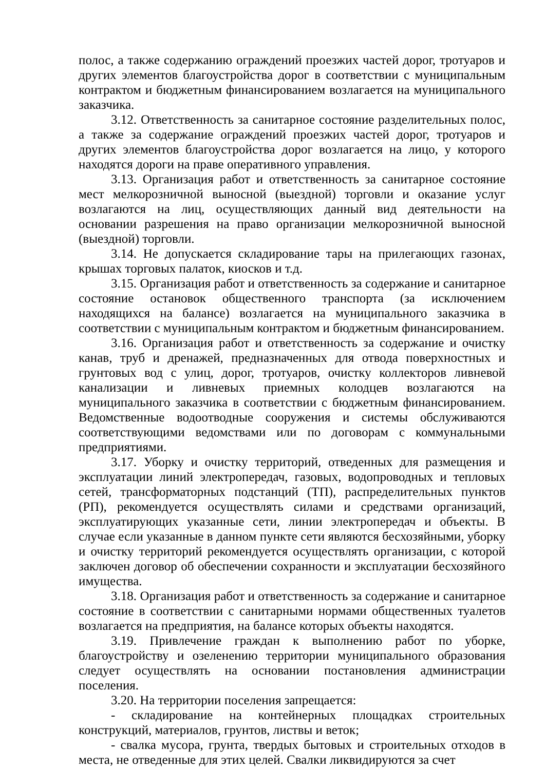полос, а также содержанию ограждений проезжих частей дорог, тротуаров и других элементов благоустройства дорог в соответствии с муниципальным контрактом и бюджетным финансированием возлагается на муниципального заказчика.
3.12. Ответственность за санитарное состояние разделительных полос, а также за содержание ограждений проезжих частей дорог, тротуаров и других элементов благоустройства дорог возлагается на лицо, у которого находятся дороги на праве оперативного управления.
3.13. Организация работ и ответственность за санитарное состояние мест мелкорозничной выносной (выездной) торговли и оказание услуг возлагаются на лиц, осуществляющих данный вид деятельности на основании разрешения на право организации мелкорозничной выносной (выездной) торговли.
3.14. Не допускается складирование тары на прилегающих газонах, крышах торговых палаток, киосков и т.д.
3.15. Организация работ и ответственность за содержание и санитарное состояние остановок общественного транспорта (за исключением находящихся на балансе) возлагается на муниципального заказчика в соответствии с муниципальным контрактом и бюджетным финансированием.
3.16. Организация работ и ответственность за содержание и очистку канав, труб и дренажей, предназначенных для отвода поверхностных и грунтовых вод с улиц, дорог, тротуаров, очистку коллекторов ливневой канализации и ливневых приемных колодцев возлагаются на муниципального заказчика в соответствии с бюджетным финансированием. Ведомственные водоотводные сооружения и системы обслуживаются соответствующими ведомствами или по договорам с коммунальными предприятиями.
3.17. Уборку и очистку территорий, отведенных для размещения и эксплуатации линий электропередач, газовых, водопроводных и тепловых сетей, трансформаторных подстанций (ТП), распределительных пунктов (РП), рекомендуется осуществлять силами и средствами организаций, эксплуатирующих указанные сети, линии электропередач и объекты. В случае если указанные в данном пункте сети являются бесхозяйными, уборку и очистку территорий рекомендуется осуществлять организации, с которой заключен договор об обеспечении сохранности и эксплуатации бесхозяйного имущества.
3.18. Организация работ и ответственность за содержание и санитарное состояние в соответствии с санитарными нормами общественных туалетов возлагается на предприятия, на балансе которых объекты находятся.
3.19. Привлечение граждан к выполнению работ по уборке, благоустройству и озеленению территории муниципального образования следует осуществлять на основании постановления администрации поселения.
3.20. На территории поселения запрещается:
- складирование на контейнерных площадках строительных конструкций, материалов, грунтов, листвы и веток;
- свалка мусора, грунта, твердых бытовых и строительных отходов в места, не отведенные для этих целей. Свалки ликвидируются за счет